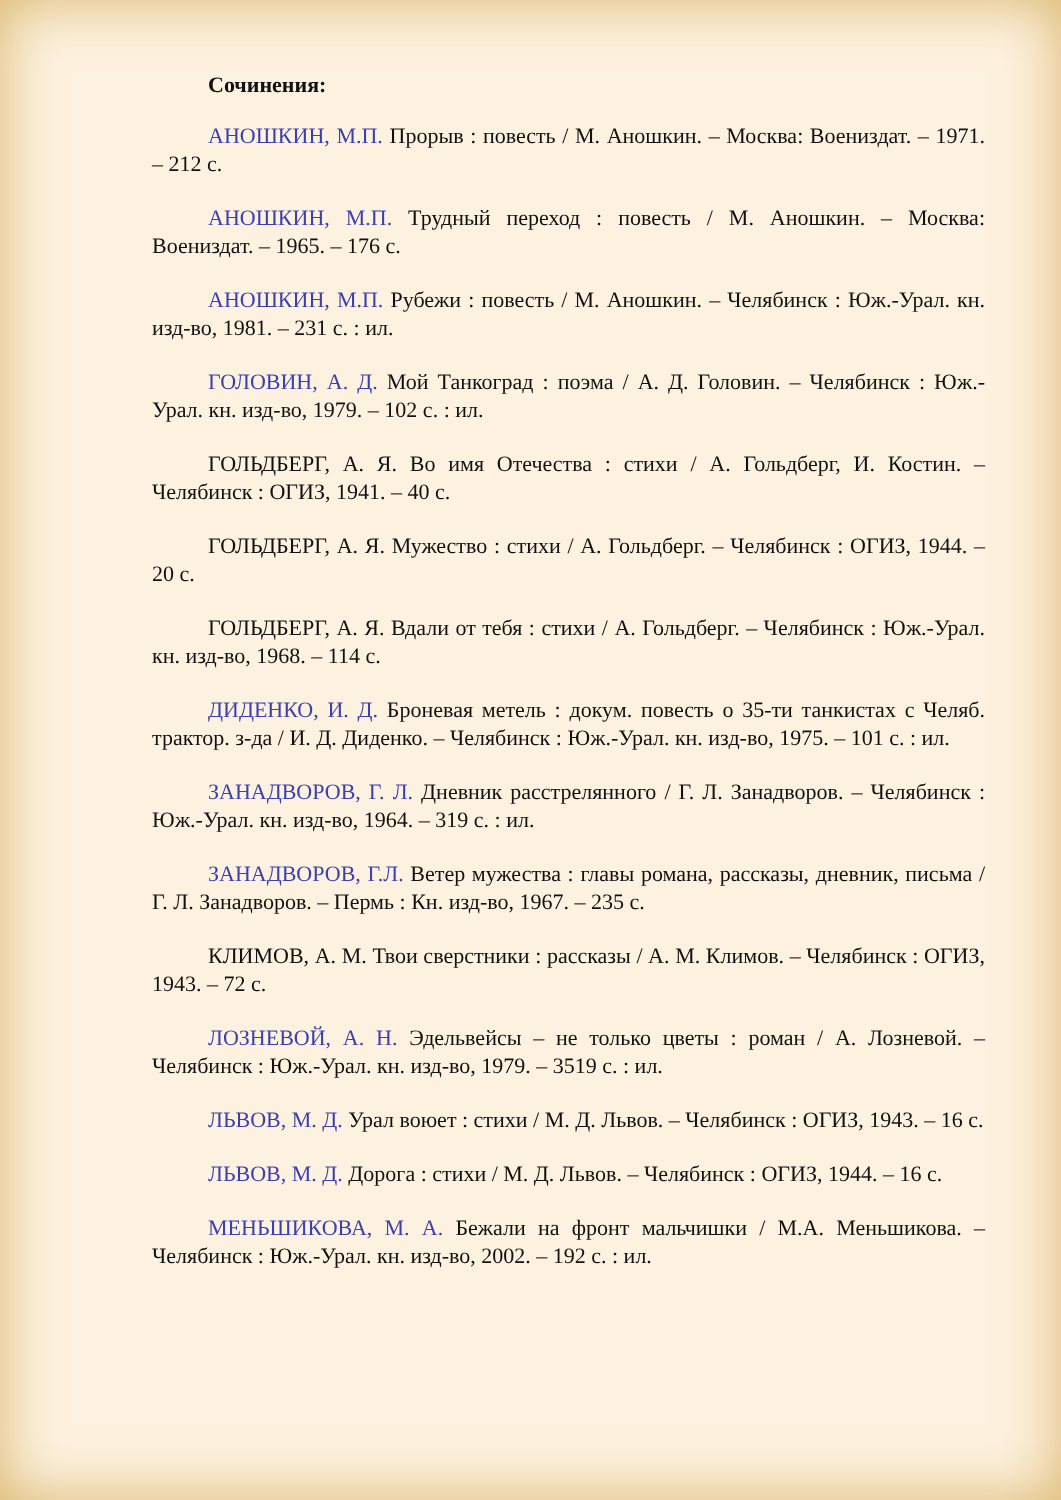Сочинения:
АНОШКИН, М.П. Прорыв : повесть / М. Аношкин. – Москва: Воениздат. – 1971. – 212 с.
АНОШКИН, М.П. Трудный переход : повесть / М. Аношкин. – Москва: Воениздат. – 1965. – 176 с.
АНОШКИН, М.П. Рубежи : повесть / М. Аношкин. – Челябинск : Юж.-Урал. кн. изд-во, 1981. – 231 с. : ил.
ГОЛОВИН, А. Д. Мой Танкоград : поэма / А. Д. Головин. – Челябинск : Юж.-Урал. кн. изд-во, 1979. – 102 с. : ил.
ГОЛЬДБЕРГ, А. Я. Во имя Отечества : стихи / А. Гольдберг, И. Костин. – Челябинск : ОГИЗ, 1941. – 40 с.
ГОЛЬДБЕРГ, А. Я. Мужество : стихи / А. Гольдберг. – Челябинск : ОГИЗ, 1944. – 20 с.
ГОЛЬДБЕРГ, А. Я. Вдали от тебя : стихи / А. Гольдберг. – Челябинск : Юж.-Урал. кн. изд-во, 1968. – 114 с.
ДИДЕНКО, И. Д. Броневая метель : докум. повесть о 35-ти танкистах с Челяб. трактор. з-да / И. Д. Диденко. – Челябинск : Юж.-Урал. кн. изд-во, 1975. – 101 с. : ил.
ЗАНАДВОРОВ, Г. Л. Дневник расстрелянного / Г. Л. Занадворов. – Челябинск : Юж.-Урал. кн. изд-во, 1964. – 319 с. : ил.
ЗАНАДВОРОВ, Г.Л. Ветер мужества : главы романа, рассказы, дневник, письма / Г. Л. Занадворов. – Пермь : Кн. изд-во, 1967. – 235 с.
КЛИМОВ, А. М. Твои сверстники : рассказы / А. М. Климов. – Челябинск : ОГИЗ, 1943. – 72 с.
ЛОЗНЕВОЙ, А. Н. Эдельвейсы – не только цветы : роман / А. Лозневой. – Челябинск : Юж.-Урал. кн. изд-во, 1979. – 3519 с. : ил.
ЛЬВОВ, М. Д. Урал воюет : стихи / М. Д. Львов. – Челябинск : ОГИЗ, 1943. – 16 с.
ЛЬВОВ, М. Д. Дорога : стихи / М. Д. Львов. – Челябинск : ОГИЗ, 1944. – 16 с.
МЕНЬШИКОВА, М. А. Бежали на фронт мальчишки / М.А. Меньшикова. – Челябинск : Юж.-Урал. кн. изд-во, 2002. – 192 с. : ил.